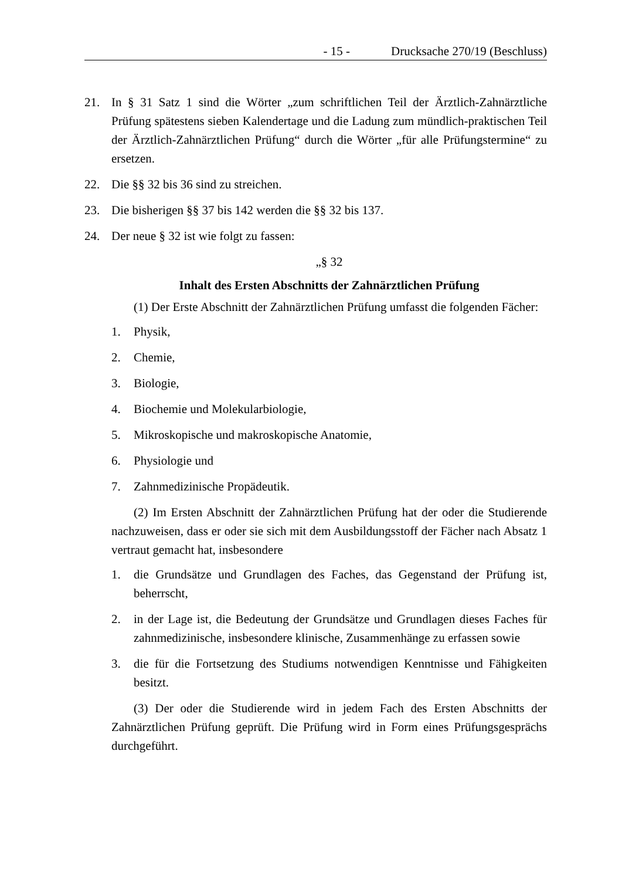- 15 - Drucksache 270/19 (Beschluss)
21. In § 31 Satz 1 sind die Wörter „zum schriftlichen Teil der Ärztlich-Zahnärztliche Prüfung spätestens sieben Kalendertage und die Ladung zum mündlich-praktischen Teil der Ärztlich-Zahnärztlichen Prüfung“ durch die Wörter „für alle Prüfungstermine“ zu ersetzen.
22. Die §§ 32 bis 36 sind zu streichen.
23. Die bisherigen §§ 37 bis 142 werden die §§ 32 bis 137.
24. Der neue § 32 ist wie folgt zu fassen:
„§ 32
Inhalt des Ersten Abschnitts der Zahnärztlichen Prüfung
(1) Der Erste Abschnitt der Zahnärztlichen Prüfung umfasst die folgenden Fächer:
1. Physik,
2. Chemie,
3. Biologie,
4. Biochemie und Molekularbiologie,
5. Mikroskopische und makroskopische Anatomie,
6. Physiologie und
7. Zahnmedizinische Propädeutik.
(2) Im Ersten Abschnitt der Zahnärztlichen Prüfung hat der oder die Studierende nachzuweisen, dass er oder sie sich mit dem Ausbildungsstoff der Fächer nach Absatz 1 vertraut gemacht hat, insbesondere
1. die Grundsätze und Grundlagen des Faches, das Gegenstand der Prüfung ist, beherrscht,
2. in der Lage ist, die Bedeutung der Grundsätze und Grundlagen dieses Faches für zahnmedizinische, insbesondere klinische, Zusammenhänge zu erfassen sowie
3. die für die Fortsetzung des Studiums notwendigen Kenntnisse und Fähigkeiten besitzt.
(3) Der oder die Studierende wird in jedem Fach des Ersten Abschnitts der Zahnärztlichen Prüfung geprüft. Die Prüfung wird in Form eines Prüfungsgesprächs durchgeführt.